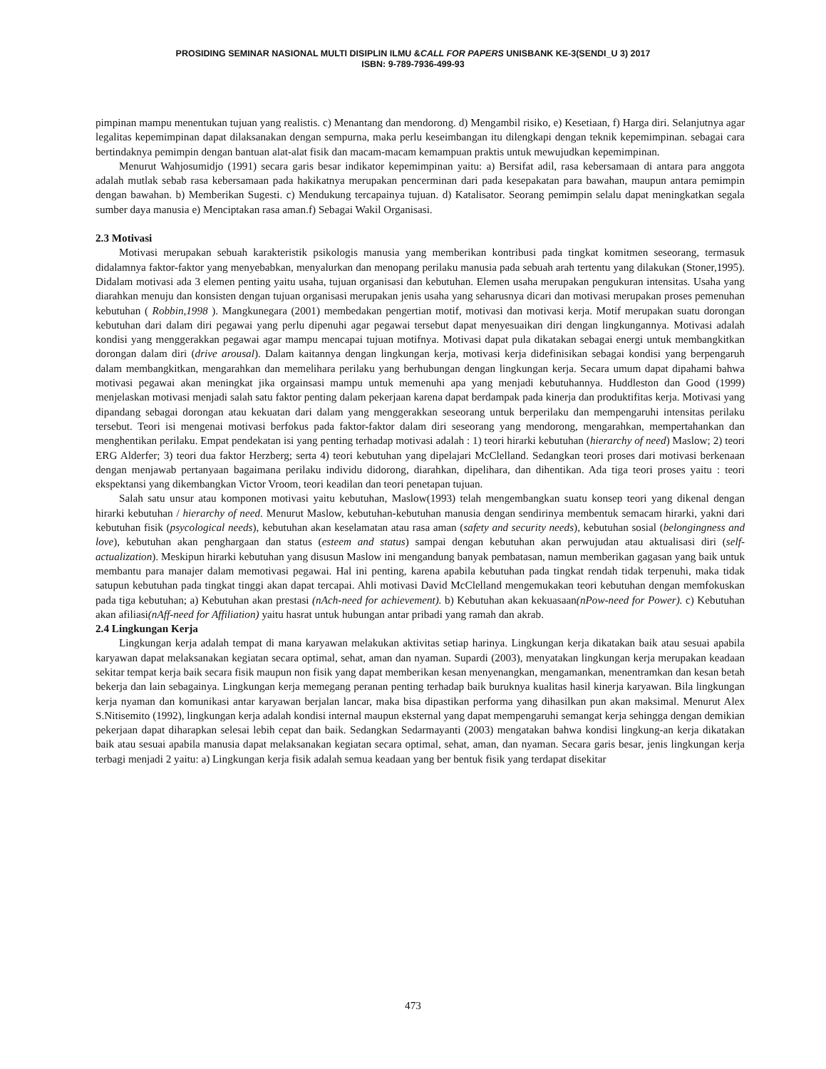PROSIDING SEMINAR NASIONAL MULTI DISIPLIN ILMU &CALL FOR PAPERS UNISBANK KE-3(SENDI_U 3) 2017
ISBN: 9-789-7936-499-93
pimpinan mampu menentukan tujuan yang realistis. c) Menantang dan mendorong. d) Mengambil risiko, e) Kesetiaan, f) Harga diri. Selanjutnya agar legalitas kepemimpinan dapat dilaksanakan dengan sempurna, maka perlu keseimbangan itu dilengkapi dengan teknik kepemimpinan. sebagai cara bertindaknya pemimpin dengan bantuan alat-alat fisik dan macam-macam kemampuan praktis untuk mewujudkan kepemimpinan.
Menurut Wahjosumidjo (1991) secara garis besar indikator kepemimpinan yaitu: a) Bersifat adil, rasa kebersamaan di antara para anggota adalah mutlak sebab rasa kebersamaan pada hakikatnya merupakan pencerminan dari pada kesepakatan para bawahan, maupun antara pemimpin dengan bawahan. b) Memberikan Sugesti. c) Mendukung tercapainya tujuan. d) Katalisator. Seorang pemimpin selalu dapat meningkatkan segala sumber daya manusia e) Menciptakan rasa aman.f) Sebagai Wakil Organisasi.
2.3 Motivasi
Motivasi merupakan sebuah karakteristik psikologis manusia yang memberikan kontribusi pada tingkat komitmen seseorang, termasuk didalamnya faktor-faktor yang menyebabkan, menyalurkan dan menopang perilaku manusia pada sebuah arah tertentu yang dilakukan (Stoner,1995). Didalam motivasi ada 3 elemen penting yaitu usaha, tujuan organisasi dan kebutuhan. Elemen usaha merupakan pengukuran intensitas. Usaha yang diarahkan menuju dan konsisten dengan tujuan organisasi merupakan jenis usaha yang seharusnya dicari dan motivasi merupakan proses pemenuhan kebutuhan ( Robbin,1998 ). Mangkunegara (2001) membedakan pengertian motif, motivasi dan motivasi kerja. Motif merupakan suatu dorongan kebutuhan dari dalam diri pegawai yang perlu dipenuhi agar pegawai tersebut dapat menyesuaikan diri dengan lingkungannya. Motivasi adalah kondisi yang menggerakkan pegawai agar mampu mencapai tujuan motifnya. Motivasi dapat pula dikatakan sebagai energi untuk membangkitkan dorongan dalam diri (drive arousal). Dalam kaitannya dengan lingkungan kerja, motivasi kerja didefinisikan sebagai kondisi yang berpengaruh dalam membangkitkan, mengarahkan dan memelihara perilaku yang berhubungan dengan lingkungan kerja. Secara umum dapat dipahami bahwa motivasi pegawai akan meningkat jika orgainsasi mampu untuk memenuhi apa yang menjadi kebutuhannya. Huddleston dan Good (1999) menjelaskan motivasi menjadi salah satu faktor penting dalam pekerjaan karena dapat berdampak pada kinerja dan produktifitas kerja. Motivasi yang dipandang sebagai dorongan atau kekuatan dari dalam yang menggerakkan seseorang untuk berperilaku dan mempengaruhi intensitas perilaku tersebut. Teori isi mengenai motivasi berfokus pada faktor-faktor dalam diri seseorang yang mendorong, mengarahkan, mempertahankan dan menghentikan perilaku. Empat pendekatan isi yang penting terhadap motivasi adalah : 1) teori hirarki kebutuhan (hierarchy of need) Maslow; 2) teori ERG Alderfer; 3) teori dua faktor Herzberg; serta 4) teori kebutuhan yang dipelajari McClelland. Sedangkan teori proses dari motivasi berkenaan dengan menjawab pertanyaan bagaimana perilaku individu didorong, diarahkan, dipelihara, dan dihentikan. Ada tiga teori proses yaitu : teori ekspektansi yang dikembangkan Victor Vroom, teori keadilan dan teori penetapan tujuan.
Salah satu unsur atau komponen motivasi yaitu kebutuhan, Maslow(1993) telah mengembangkan suatu konsep teori yang dikenal dengan hirarki kebutuhan / hierarchy of need. Menurut Maslow, kebutuhan-kebutuhan manusia dengan sendirinya membentuk semacam hirarki, yakni dari kebutuhan fisik (psycological needs), kebutuhan akan keselamatan atau rasa aman (safety and security needs), kebutuhan sosial (belongingness and love), kebutuhan akan penghargaan dan status (esteem and status) sampai dengan kebutuhan akan perwujudan atau aktualisasi diri (self-actualization). Meskipun hirarki kebutuhan yang disusun Maslow ini mengandung banyak pembatasan, namun memberikan gagasan yang baik untuk membantu para manajer dalam memotivasi pegawai. Hal ini penting, karena apabila kebutuhan pada tingkat rendah tidak terpenuhi, maka tidak satupun kebutuhan pada tingkat tinggi akan dapat tercapai. Ahli motivasi David McClelland mengemukakan teori kebutuhan dengan memfokuskan pada tiga kebutuhan; a) Kebutuhan akan prestasi (nAch-need for achievement). b) Kebutuhan akan kekuasaan(nPow-need for Power). c) Kebutuhan akan afiliasi(nAff-need for Affiliation) yaitu hasrat untuk hubungan antar pribadi yang ramah dan akrab.
2.4 Lingkungan Kerja
Lingkungan kerja adalah tempat di mana karyawan melakukan aktivitas setiap harinya. Lingkungan kerja dikatakan baik atau sesuai apabila karyawan dapat melaksanakan kegiatan secara optimal, sehat, aman dan nyaman. Supardi (2003), menyatakan lingkungan kerja merupakan keadaan sekitar tempat kerja baik secara fisik maupun non fisik yang dapat memberikan kesan menyenangkan, mengamankan, menentramkan dan kesan betah bekerja dan lain sebagainya. Lingkungan kerja memegang peranan penting terhadap baik buruknya kualitas hasil kinerja karyawan. Bila lingkungan kerja nyaman dan komunikasi antar karyawan berjalan lancar, maka bisa dipastikan performa yang dihasilkan pun akan maksimal. Menurut Alex S.Nitisemito (1992), lingkungan kerja adalah kondisi internal maupun eksternal yang dapat mempengaruhi semangat kerja sehingga dengan demikian pekerjaan dapat diharapkan selesai lebih cepat dan baik. Sedangkan Sedarmayanti (2003) mengatakan bahwa kondisi lingkung-an kerja dikatakan baik atau sesuai apabila manusia dapat melaksanakan kegiatan secara optimal, sehat, aman, dan nyaman. Secara garis besar, jenis lingkungan kerja terbagi menjadi 2 yaitu: a) Lingkungan kerja fisik adalah semua keadaan yang ber bentuk fisik yang terdapat disekitar
473